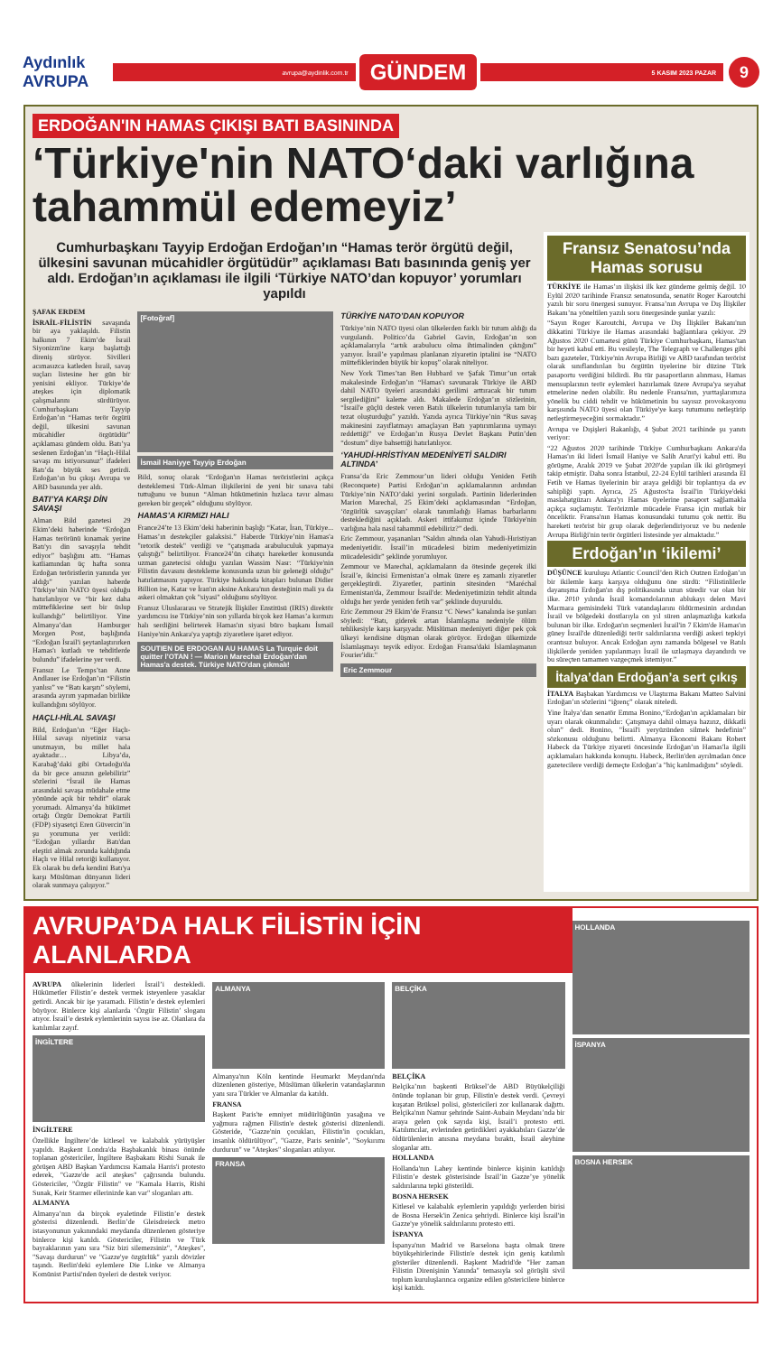Aydınlık AVRUPA
avrupa@aydinlik.com.tr
GÜNDEM
5 KASIM 2023 PAZAR
9
ERDOĞAN'IN HAMAS ÇIKIŞI BATI BASININDA
‘Türkiye'nin NATO‘daki varlığına tahammül edemeyiz’
Cumhurbaşkanı Tayyip Erdoğan Erdoğan’ın “Hamas terör örgütü değil, ülkesini savunan mücahidler örgütüdür” açıklaması Batı basınında geniş yer aldı. Erdoğan’ın açıklaması ile ilgili ‘Türkiye NATO’dan kopuyor’ yorumları yapıldı
ŞAFAK ERDEM
İSRAİL-FİLİSTİN savaşında bir aya yaklaşıldı. Filistin halkının 7 Ekim’de İsrail Siyonizm'ine karşı başlattığı direniş sürüyor. Sivilleri acımasızca katleden İsrail, savaş suçları listesine her gün bir yenisini ekliyor. Türkiye’de ateşkes için diplomatik çalışmalarını sürdürüyor. Cumhurbaşkanı Tayyip Erdoğan’ın “Hamas terör örgütü değil, ülkesini savunan mücahidler örgütüdür” açıklaması gündem oldu. Batı’ya seslenen Erdoğan’ın “Haçlı-Hilal savaşı mı istiyorsunuz” ifadeleri Batı’da büyük ses getirdi. Erdoğan’ın bu çıkışı Avrupa ve ABD basınında yer aldı.
BATI’YA KARŞI DİN SAVAŞI
Alman Bild gazetesi 29 Ekim’deki haberinde “Erdoğan Hamas terörünü kınamak yerine Batı'yı din savaşıyla tehdit ediyor” başlığını attı. “Hamas katliamından üç hafta sonra Erdoğan teröristlerin yanında yer aldığı” yazılan haberde Türkiye’nin NATO üyesi olduğu hatırlatılıyor ve “bir kez daha müttefiklerine sert bir üslup kullandığı” belirtiliyor. Yine Almanya’dan Hamburger Morgen Post, başlığında “Erdoğan İsrail'i şeytanlaştırırken Hamas'ı kutladı ve tehditlerde bulundu” ifadelerine yer verdi.
Fransız Le Temps’tan Anne Andlauer ise Erdoğan’ın “Filistin yanlısı” ve “Batı karşıtı” söylemi, arasında ayrım yapmadan birlikte kullandığını söylüyor.
HAÇLI-HİLAL SAVAŞI
Bild, Erdoğan’ın “Eğer Haçlı-Hilal savaşı niyetiniz varsa unutmayın, bu millet hala ayaktadır… Libya’da, Karabağ’daki gibi Ortadoğu'da da bir gece ansızın gelebiliriz” sözlerini “İsrail ile Hamas arasındaki savaşa müdahale etme yönünde açık bir tehdit” olarak yorumadı. Almanya’da hükümet ortağı Özgür Demokrat Partili (FDP) siyasetçi Eren Güvercin’in şu yorumuna yer verildi: “Erdoğan yıllardır Batı'dan eleştiri almak zorunda kaldığında Haçlı ve Hilal retoriği kullanıyor. Ek olarak bu defa kendini Batı'ya karşı Müslüman dünyanın lideri olarak sunmaya çalışıyor.”
[Fotoğraf]
İsmail Haniyye Tayyip Erdoğan
Bild, sonuç olarak “Erdoğan'ın Hamas teröristlerini açıkça desteklemesi Türk-Alman ilişkilerini de yeni bir sınava tabi tuttuğunu ve bunun “Alman hükümetinin hızlaca tavır alması gereken bir gerçek” olduğunu söylüyor.
HAMAS’A KIRMIZI HALI
France24’te 13 Ekim’deki haberinin başlığı “Katar, İran, Türkiye... Hamas’ın destekçiler galaksisi.” Haberde Türkiye’nin Hamas'a "retorik destek" verdiği ve “çatışmada arabuluculuk yapmaya çalıştığı” belirtiliyor. France24’ün cihatçı hareketler konusunda uzman gazetecisi olduğu yazılan Wassim Nasr: “Türkiye'nin Filistin davasını destekleme konusunda uzun bir geleneği olduğu” hatırlatmasını yapıyor. Türkiye hakkında kitapları bulunan Didier Billion ise, Katar ve İran'ın aksine Ankara'nın desteğinin mali ya da askeri olmaktan çok "siyasi" olduğunu söylüyor.
Fransız Uluslararası ve Stratejik İlişkiler Enstitüsü (IRIS) direktör yardımcısı ise Türkiye’nin son yıllarda birçok kez Hamas’a kırmızı halı serdiğini belirterek Hamas'ın siyasi büro başkanı İsmail Haniye'nin Ankara'ya yaptığı ziyaretlere işaret ediyor.
SOUTIEN DE ERDOGAN AU HAMAS La Turquie doit quitter l'OTAN ! — Marion Marechal Erdoğan'dan Hamas'a destek. Türkiye NATO'dan çıkmalı!
TÜRKİYE NATO’DAN KOPUYOR
Türkiye’nin NATO üyesi olan ülkelerden farklı bir tutum aldığı da vurgulandı. Politico’da Gabriel Gavin, Erdoğan’ın son açıklamalarıyla “artık arabulucu olma ihtimalinden çıktığını” yazıyor. İsrail’e yapılması planlanan ziyaretin iptalini ise “NATO müttefiklerinden büyük bir kopuş” olarak niteliyor.
New York Times’tan Ben Hubbard ve Şafak Timur’un ortak makalesinde Erdoğan’ın “Hamas'ı savunarak Türkiye ile ABD dahil NATO üyeleri arasındaki gerilimi arttıracak bir tutum sergilediğini” kaleme aldı. Makalede Erdoğan’ın sözlerinin, “İsrail'e güçlü destek veren Batılı ülkelerin tutumlarıyla tam bir tezat oluşturduğu” yazıldı. Yazıda ayrıca Türkiye’nin “Rus savaş makinesini zayıflatmayı amaçlayan Batı yaptırımlarına uymayı reddettiği” ve Erdoğan’ın Rusya Devlet Başkanı Putin’den “dostum” diye bahsettiği hatırlatılıyor.
‘YAHUDİ-HRİSTİYAN MEDENİYETİ SALDIRI ALTINDA’
Fransa’da Eric Zemmour’un lideri olduğu Yeniden Fetih (Reconquete) Partisi Erdoğan’ın açıklamalarının ardından Türkiye’nin NATO’daki yerini sorguladı. Partinin liderlerinden Marion Marechal, 25 Ekim’deki açıklamasından “Erdoğan, ‘özgürlük savaşçıları’ olarak tanımladığı Hamas barbarlarını desteklediğini açıkladı. Askeri ittifakımız içinde Türkiye'nin varlığına hala nasıl tahammül edebiliriz?” dedi.
Eric Zemmour, yaşananları "Saldırı altında olan Yahudi-Hıristiyan medeniyetidir. İsrail’in mücadelesi bizim medeniyetimizin mücadelesidir” şeklinde yorumluyor.
Zemmour ve Marechal, açıklamaların da ötesinde geçerek ilki İsrail’e, ikincisi Ermenistan’a olmak üzere eş zamanlı ziyaretler gerçekleştirdi. Ziyaretler, partinin sitesinden “Maréchal Ermenistan'da, Zemmour İsrail'de: Medeniyetimizin tehdit altında olduğu her yerde yeniden fetih var” şeklinde duyuruldu.
Eric Zemmour 29 Ekim’de Fransız “C News” kanalında ise şunları söyledi: “Batı, giderek artan İslamlaşma nedeniyle ölüm tehlikesiyle karşı karşıyadır. Müslüman medeniyeti diğer pek çok ülkeyi kendisine düşman olarak görüyor. Erdoğan ülkemizde İslamlaşmayı teşvik ediyor. Erdoğan Fransa'daki İslamlaşmanın Fourier'idir."
Eric Zemmour
Fransız Senatosu’nda Hamas sorusu
TÜRKİYE ile Hamas’ın ilişkisi ilk kez gündeme gelmiş değil. 10 Eylül 2020 tarihinde Fransız senatosunda, senatör Roger Karoutchi yazılı bir soru önergesi sunuyor. Fransa’nın Avrupa ve Dış İlişkiler Bakanı’na yöneltilen yazılı soru önergesinde şunlar yazılı:
“Sayın Roger Karoutchi, Avrupa ve Dış İlişkiler Bakanı'nın dikkatini Türkiye ile Hamas arasındaki bağlantılara çekiyor. 29 Ağustos 2020 Cumartesi günü Türkiye Cumhurbaşkanı, Hamas'tan bir heyeti kabul etti. Bu vesileyle, The Telegraph ve Challenges gibi bazı gazeteler, Türkiye'nin Avrupa Birliği ve ABD tarafından terörist olarak sınıflandırılan bu örgütün üyelerine bir düzine Türk pasaportu verdiğini bildirdi. Bu tür pasaportların alınması, Hamas mensuplarının terör eylemleri hazırlamak üzere Avrupa'ya seyahat etmelerine neden olabilir. Bu nedenle Fransa'nın, yurttaşlarımıza yönelik bu ciddi tehdit ve hükümetinin bu sayısız provokasyonu karşısında NATO üyesi olan Türkiye'ye karşı tutumunu netleştirip netleştirmeyeceğini sormaktadır.”
Avrupa ve Dışişleri Bakanlığı, 4 Şubat 2021 tarihinde şu yanıtı veriyor:
“22 Ağustos 2020 tarihinde Türkiye Cumhurbaşkanı Ankara'da Hamas'ın iki lideri İsmail Haniye ve Salih Aruri'yi kabul etti. Bu görüşme, Aralık 2019 ve Şubat 2020'de yapılan ilk iki görüşmeyi takip etmiştir. Daha sonra İstanbul, 22-24 Eylül tarihleri arasında El Fetih ve Hamas üyelerinin bir araya geldiği bir toplantıya da ev sahipliği yaptı. Ayrıca, 25 Ağustos'ta İsrail'in Türkiye'deki maslahatgüzarı Ankara'yı Hamas üyelerine pasaport sağlamakla açıkça suçlamıştır. Terörizmle mücadele Fransa için mutlak bir önceliktir. Fransa'nın Hamas konusundaki tutumu çok nettir. Bu hareketi terörist bir grup olarak değerlendiriyoruz ve bu nedenle Avrupa Birliği'nin terör örgütleri listesinde yer almaktadır.”
Erdoğan’ın ‘ikilemi’
DÜŞÜNCE kuruluşu Atlantic Council’den Rich Outzen Erdoğan’ın bir ikilemle karşı karşıya olduğunu öne sürdü: “Filistinlilerle dayanışma Erdoğan'ın dış politikasında uzun süredir var olan bir ilke. 2010 yılında İsrail komandolarının ablukayı delen Mavi Marmara gemisindeki Türk vatandaşlarını öldürmesinin ardından İsrail ve bölgedeki dostlarıyla on yıl süren anlaşmazlığa katkıda bulunan bir ilke. Erdoğan'ın seçmenleri İsrail'in 7 Ekim'de Hamas'ın güney İsrail'de düzenlediği terör saldırılarına verdiği askeri tepkiyi orantısız buluyor. Ancak Erdoğan aynı zamanda bölgesel ve Batılı ilişkilerde yeniden yapılanmayı İsrail ile uzlaşmaya dayandırdı ve bu süreçten tamamen vazgeçmek istemiyor.”
İtalya’dan Erdoğan’a sert çıkış
İTALYA Başbakan Yardımcısı ve Ulaştırma Bakanı Matteo Salvini Erdoğan’ın sözlerini “iğrenç” olarak niteledi.
Yine İtalya’dan senatör Emma Bonino,“Erdoğan'ın açıklamaları bir uyarı olarak okunmalıdır: Çatışmaya dahil olmaya hazırız, dikkatli olun” dedi. Bonino, "İsrail'i yeryüzünden silmek hedefinin” sözkonusu olduğunu belirtti. Almanya Ekonomi Bakanı Robert Habeck da Türkiye ziyareti öncesinde Erdoğan’ın Hamas'la ilgili açıklamaları hakkında konuştu. Habeck, Berlin'den ayrılmadan önce gazetecilere verdiği demeçte Erdoğan’a "hiç katılmadığını" söyledi.
AVRUPA’DA HALK FİLİSTİN İÇİN ALANLARDA
AVRUPA ülkelerinin liderleri İsrail’i destekledi. Hükümetler Filistin’e destek vermek isteyenlere yasaklar getirdi. Ancak bir işe yaramadı. Filistin’e destek eylemleri büyüyor. Binlerce kişi alanlarda ‘Özgür Filistin’ sloganı atıyor. İsrail’e destek eylemlerinin sayısı ise az. Olanlara da katılımlar zayıf.
İNGİLTERE
İNGİLTERE
Özellikle İngiltere’de kitlesel ve kalabalık yürüyüşler yapıldı. Başkent Londra'da Başbakanlık binası önünde toplanan göstericiler, İngiltere Başbakanı Rishi Sunak ile görüşen ABD Başkan Yardımcısı Kamala Harris'i protesto ederek, "Gazze'de acil ateşkes" çağrısında bulundu. Göstericiler, "Özgür Filistin" ve "Kamala Harris, Rishi Sunak, Keir Starmer ellerinizde kan var" sloganları attı.
ALMANYA
Almanya’nın da birçok eyaletinde Filistin’e destek gösterisi düzenlendi. Berlin’de Gleisdreieck metro istasyonunun yakınındaki meydanda düzenlenen gösteriye binlerce kişi katıldı. Göstericiler, Filistin ve Türk bayraklarının yanı sıra "Siz bizi silemezsiniz", "Ateşkes", "Savaşı durdurun" ve "Gazze'ye özgürlük" yazılı dövizler taşındı. Berlin'deki eylemlere Die Linke ve Almanya Komünist Partisi'nden üyeleri de destek veriyor.
ALMANYA
Almanya'nın Köln kentinde Heumarkt Meydanı'nda düzenlenen gösteriye, Müslüman ülkelerin vatandaşlarının yanı sıra Türkler ve Almanlar da katıldı.
FRANSA
Başkent Paris'te emniyet müdürlüğünün yasağına ve yağmura rağmen Filistin'e destek gösterisi düzenlendi. Gösteride, "Gazze'nin çocukları, Filistin'in çocukları, insanlık öldürülüyor", "Gazze, Paris seninle", "Soykırımı durdurun" ve "Ateşkes" sloganları atılıyor.
FRANSA
BELÇİKA
BELÇİKA
Belçika’nın başkenti Brüksel’de ABD Büyükelçiliği önünde toplanan bir grup, Filistin'e destek verdi. Çevreyi kuşatan Brüksel polisi, göstericileri zor kullanarak dağıttı. Belçika'nın Namur şehrinde Saint-Aubain Meydanı’nda bir araya gelen çok sayıda kişi, İsrail’i protesto etti. Katılımcılar, evlerinden getirdikleri ayakkabıları Gazze’de öldürülenlerin anısına meydana bıraktı, İsrail aleyhine sloganlar attı.
HOLLANDA
Hollanda'nın Lahey kentinde binlerce kişinin katıldığı Filistin’e destek gösterisinde İsrail’in Gazze’ye yönelik saldırılarına tepki gösterildi.
BOSNA HERSEK
Kitlesel ve kalabalık eylemlerin yapıldığı yerlerden birisi de Bosna Hersek'in Zenica şehriydi. Binlerce kişi İsrail'in Gazze'ye yönelik saldırılarını protesto etti.
İSPANYA
İspanya'nın Madrid ve Barselona başta olmak üzere büyükşehirlerinde Filistin'e destek için geniş katılımlı gösteriler düzenlendi. Başkent Madrid'de "Her zaman Filistin Direnişinin Yanında" temasıyla sol görüşlü sivil toplum kuruluşlarınca organize edilen göstericilere binlerce kişi katıldı.
HOLLANDA
İSPANYA
BOSNA HERSEK